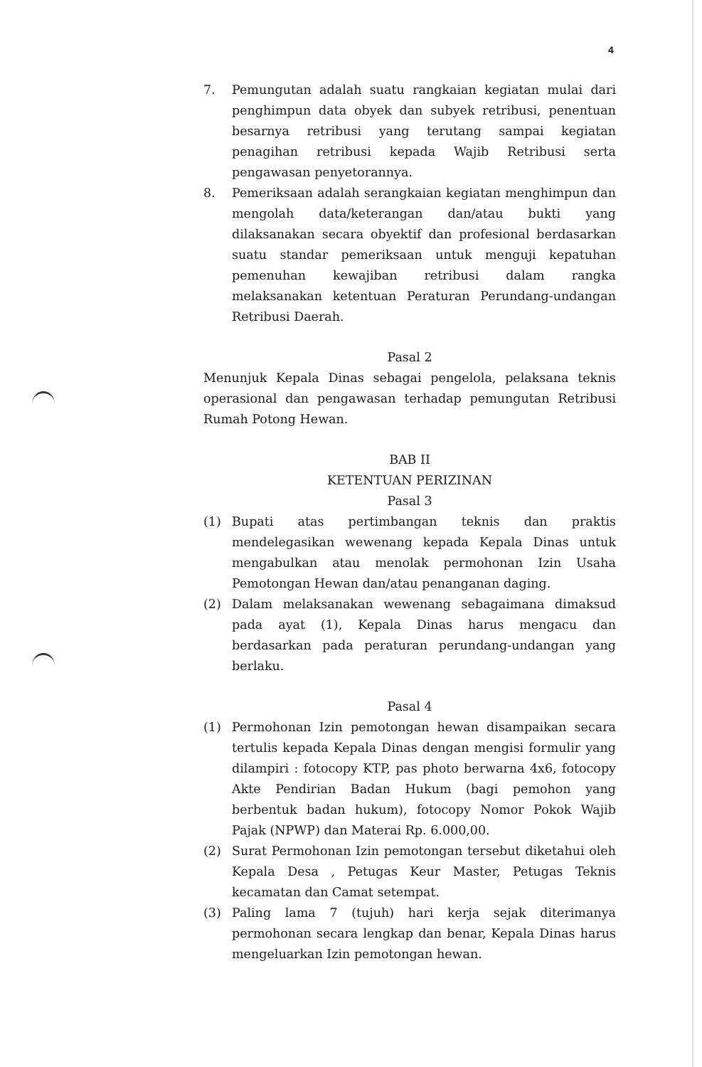4
7. Pemungutan adalah suatu rangkaian kegiatan mulai dari penghimpun data obyek dan subyek retribusi, penentuan besarnya retribusi yang terutang sampai kegiatan penagihan retribusi kepada Wajib Retribusi serta pengawasan penyetorannya.
8. Pemeriksaan adalah serangkaian kegiatan menghimpun dan mengolah data/keterangan dan/atau bukti yang dilaksanakan secara obyektif dan profesional berdasarkan suatu standar pemeriksaan untuk menguji kepatuhan pemenuhan kewajiban retribusi dalam rangka melaksanakan ketentuan Peraturan Perundang-undangan Retribusi Daerah.
Pasal 2
Menunjuk Kepala Dinas sebagai pengelola, pelaksana teknis operasional dan pengawasan terhadap pemungutan Retribusi Rumah Potong Hewan.
BAB II
KETENTUAN PERIZINAN
Pasal 3
(1) Bupati atas pertimbangan teknis dan praktis mendelegasikan wewenang kepada Kepala Dinas untuk mengabulkan atau menolak permohonan Izin Usaha Pemotongan Hewan dan/atau penanganan daging.
(2) Dalam melaksanakan wewenang sebagaimana dimaksud pada ayat (1), Kepala Dinas harus mengacu dan berdasarkan pada peraturan perundang-undangan yang berlaku.
Pasal 4
(1) Permohonan Izin pemotongan hewan disampaikan secara tertulis kepada Kepala Dinas dengan mengisi formulir yang dilampiri : fotocopy KTP, pas photo berwarna 4x6, fotocopy Akte Pendirian Badan Hukum (bagi pemohon yang berbentuk badan hukum), fotocopy Nomor Pokok Wajib Pajak (NPWP) dan Materai Rp. 6.000,00.
(2) Surat Permohonan Izin pemotongan tersebut diketahui oleh Kepala Desa , Petugas Keur Master, Petugas Teknis kecamatan dan Camat setempat.
(3) Paling lama 7 (tujuh) hari kerja sejak diterimanya permohonan secara lengkap dan benar, Kepala Dinas harus mengeluarkan Izin pemotongan hewan.